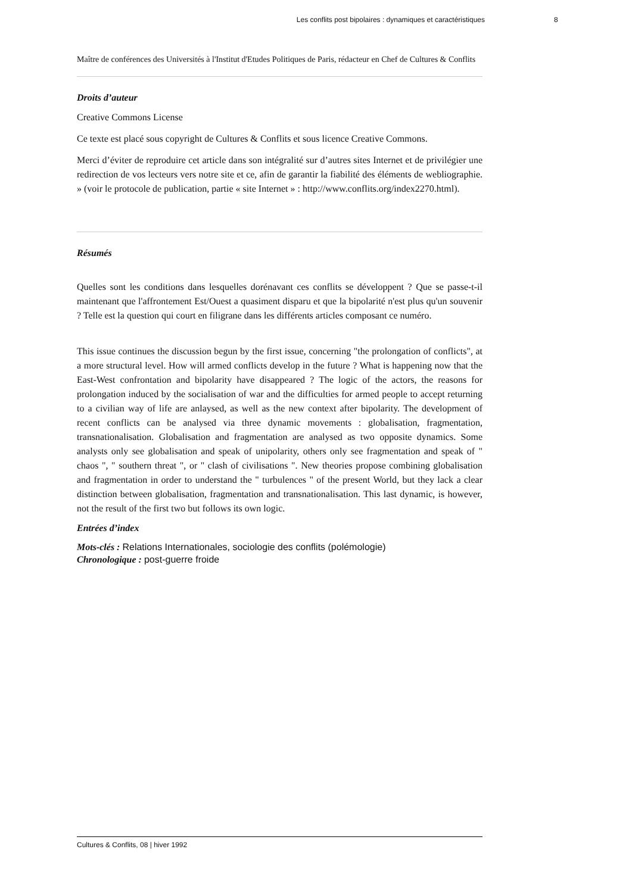Les conflits post bipolaires : dynamiques et caractéristiques 8
Maître de conférences des Universités à l'Institut d'Etudes Politiques de Paris, rédacteur en Chef de Cultures & Conflits
Droits d’auteur
Creative Commons License
Ce texte est placé sous copyright de Cultures & Conflits et sous licence Creative Commons.
Merci d’éviter de reproduire cet article dans son intégralité sur d’autres sites Internet et de privilégier une redirection de vos lecteurs vers notre site et ce, afin de garantir la fiabilité des éléments de webliographie. » (voir le protocole de publication, partie « site Internet » : http://www.conflits.org/index2270.html).
Résumés
Quelles sont les conditions dans lesquelles dorénavant ces conflits se développent ? Que se passe-t-il maintenant que l'affrontement Est/Ouest a quasiment disparu et que la bipolarité n'est plus qu'un souvenir ? Telle est la question qui court en filigrane dans les différents articles composant ce numéro.
This issue continues the discussion begun by the first issue, concerning "the prolongation of conflicts", at a more structural level. How will armed conflicts develop in the future ? What is happening now that the East-West confrontation and bipolarity have disappeared ? The logic of the actors, the reasons for prolongation induced by the socialisation of war and the difficulties for armed people to accept returning to a civilian way of life are anlaysed, as well as the new context after bipolarity. The development of recent conflicts can be analysed via three dynamic movements : globalisation, fragmentation, transnationalisation. Globalisation and fragmentation are analysed as two opposite dynamics. Some analysts only see globalisation and speak of unipolarity, others only see fragmentation and speak of " chaos ", " southern threat ", or " clash of civilisations ". New theories propose combining globalisation and fragmentation in order to understand the " turbulences " of the present World, but they lack a clear distinction between globalisation, fragmentation and transnationalisation. This last dynamic, is however, not the result of the first two but follows its own logic.
Entrées d’index
Mots-clés : Relations Internationales, sociologie des conflits (polémologie)
Chronologique : post-guerre froide
Cultures & Conflits, 08 | hiver 1992